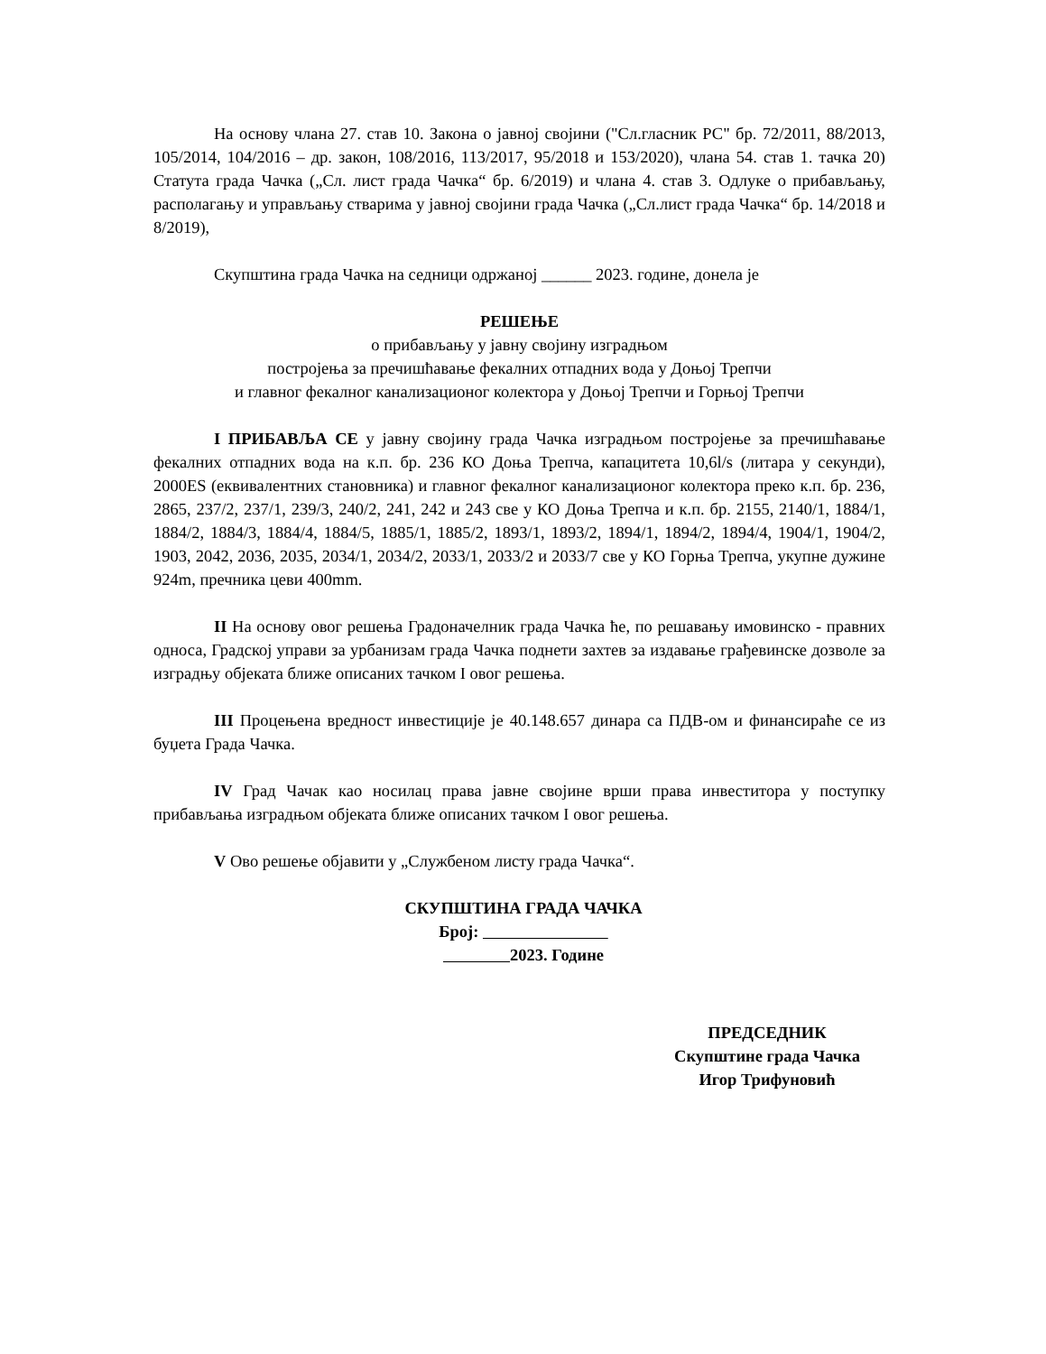На основу члана 27. став 10. Закона о јавној својини ("Сл.гласник РС" бр. 72/2011, 88/2013, 105/2014, 104/2016 – др. закон, 108/2016, 113/2017, 95/2018 и 153/2020), члана 54. став 1. тачка 20) Статута града Чачка („Сл. лист града Чачка“ бр. 6/2019) и члана 4. став 3. Одлуке о прибављању, располагању и управљању стварима у јавној својини града Чачка („Сл.лист града Чачка“ бр. 14/2018 и 8/2019),
Скупштина града Чачка на седници одржаној ______ 2023. године, донела је
РЕШЕЊЕ
о прибављању у јавну својину изградњом
постројења за пречишћавање фекалних отпадних вода у Доњој Трепчи
и главног фекалног канализационог колектора у Доњој Трепчи и Горњој Трепчи
I ПРИБАВЉА СЕ у јавну својину града Чачка изградњом постројење за пречишћавање фекалних отпадних вода на к.п. бр. 236 КО Доња Трепча, капацитета 10,6l/s (литара у секунди), 2000ES (еквивалентних становника) и главног фекалног канализационог колектора преко к.п. бр. 236, 2865, 237/2, 237/1, 239/3, 240/2, 241, 242 и 243 све у КО Доња Трепча и к.п. бр. 2155, 2140/1, 1884/1, 1884/2, 1884/3, 1884/4, 1884/5, 1885/1, 1885/2, 1893/1, 1893/2, 1894/1, 1894/2, 1894/4, 1904/1, 1904/2, 1903, 2042, 2036, 2035, 2034/1, 2034/2, 2033/1, 2033/2 и 2033/7 све у КО Горња Трепча, укупне дужине 924m, пречника цеви 400mm.
II На основу овог решења Градоначелник града Чачка ће, по решавању имовинско - правних односа, Градској управи за урбанизам града Чачка поднети захтев за издавање грађевинске дозволе за изградњу објеката ближе описаних тачком I овог решења.
III Процењена вредност инвестиције је 40.148.657 динара са ПДВ-ом и финансираће се из буџета Града Чачка.
IV Град Чачак као носилац права јавне својине врши права инвеститора у поступку прибављања изградњом објеката ближе описаних тачком I овог решења.
V Ово решење објавити у „Службеном листу града Чачка“.
СКУПШТИНА ГРАДА ЧАЧКА
Број:
2023. Године
ПРЕДСЕДНИК
Скупштине града Чачка
Игор Трифуновић